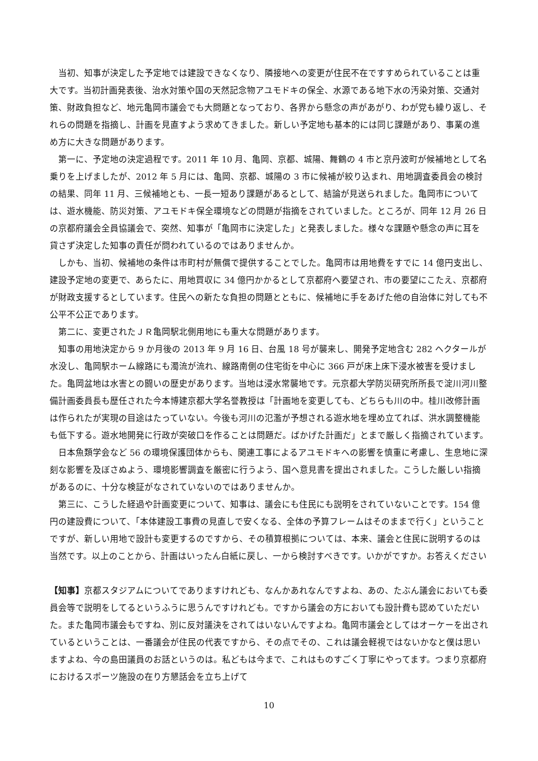当初、知事が決定した予定地では建設できなくなり、隣接地への変更が住民不在ですすめられていることは重大です。当初計画発表後、治水対策や国の天然記念物アユモドキの保全、水源である地下水の汚染対策、交通対策、財政負担など、地元亀岡市議会でも大問題となっており、各界から懸念の声があがり、わが党も繰り返し、それらの問題を指摘し、計画を見直すよう求めてきました。新しい予定地も基本的には同じ課題があり、事業の進め方に大きな問題があります。
第一に、予定地の決定過程です。2011 年 10 月、亀岡、京都、城陽、舞鶴の 4 市と京丹波町が候補地として名乗りを上げましたが、2012 年 5 月には、亀岡、京都、城陽の 3 市に候補が絞り込まれ、用地調査委員会の検討の結果、同年 11 月、三候補地とも、一長一短あり課題があるとして、結論が見送られました。亀岡市については、遊水機能、防災対策、アユモドキ保全環境などの問題が指摘をされていました。ところが、同年 12 月 26 日の京都府議会全員協議会で、突然、知事が「亀岡市に決定した」と発表しました。様々な課題や懸念の声に耳を貸さず決定した知事の責任が問われているのではありませんか。
しかも、当初、候補地の条件は市町村が無償で提供することでした。亀岡市は用地費をすでに 14 億円支出し、建設予定地の変更で、あらたに、用地買収に 34 億円かかるとして京都府へ要望され、市の要望にこたえ、京都府が財政支援するとしています。住民への新たな負担の問題とともに、候補地に手をあげた他の自治体に対しても不公平不公正であります。
第二に、変更されたＪＲ亀岡駅北側用地にも重大な問題があります。
知事の用地決定から 9 か月後の 2013 年 9 月 16 日、台風 18 号が襲来し、開発予定地含む 282 ヘクタールが水没し、亀岡駅ホーム線路にも濁流が流れ、線路南側の住宅街を中心に 366 戸が床上床下浸水被害を受けました。亀岡盆地は水害との闘いの歴史があります。当地は浸水常襲地です。元京都大学防災研究所所長で淀川河川整備計画委員長も歴任された今本博建京都大学名誉教授は「計画地を変更しても、どちらも川の中。桂川改修計画は作られたが実現の目途はたっていない。今後も河川の氾濫が予想される遊水地を埋め立てれば、洪水調整機能も低下する。遊水地開発に行政が突破口を作ることは問題だ。ばかげた計画だ」とまで厳しく指摘されています。
日本魚類学会など 56 の環境保護団体からも、関連工事によるアユモドキへの影響を慎重に考慮し、生息地に深刻な影響を及ぼさぬよう、環境影響調査を厳密に行うよう、国へ意見書を提出されました。こうした厳しい指摘があるのに、十分な検証がなされていないのではありませんか。
第三に、こうした経過や計画変更について、知事は、議会にも住民にも説明をされていないことです。154 億円の建設費について、「本体建設工事費の見直しで安くなる、全体の予算フレームはそのままで行く」ということですが、新しい用地で設計も変更するのですから、その積算根拠については、本来、議会と住民に説明するのは当然です。以上のことから、計画はいったん白紙に戻し、一から検討すべきです。いかがですか。お答えください
【知事】京都スタジアムについてでありますけれども、なんかあれなんですよね、あの、たぶん議会においても委員会等で説明をしてるというふうに思うんですけれども。ですから議会の方においても設計費も認めていただいた。また亀岡市議会もですね、別に反対議決をされてはいないんですよね。亀岡市議会としてはオーケーを出されているということは、一番議会が住民の代表ですから、その点でその、これは議会軽視ではないかなと僕は思いますよね、今の島田議員のお話というのは。私どもは今まで、これはものすごく丁寧にやってます。つまり京都府におけるスポーツ施設の在り方懇話会を立ち上げて
10